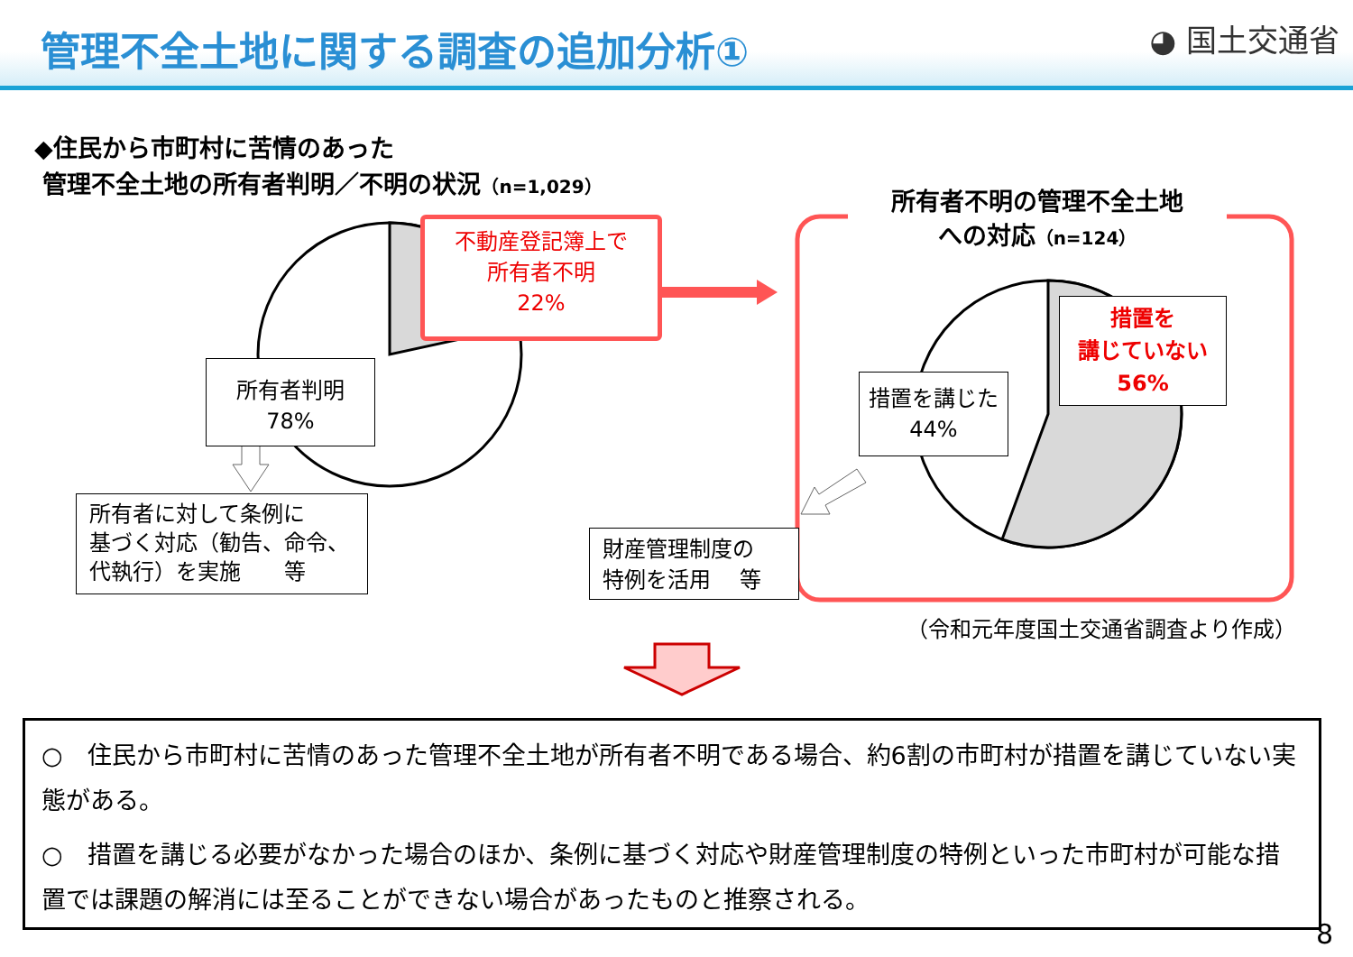管理不全土地に関する調査の追加分析① ◕ 国土交通省
◆住民から市町村に苦情のあった
管理不全土地の所有者判明／不明の状況（n=1,029）
不動産登記簿上で
所有者不明
22%
所有者判明
78%
所有者に対して条例に
基づく対応（勧告、命令、
代執行）を実施　　等
所有者不明の管理不全土地
への対応（n=124）
措置を
講じていない
56%
措置を講じた
44%
財産管理制度の
特例を活用　 等
（令和元年度国土交通省調査より作成）
○　住民から市町村に苦情のあった管理不全土地が所有者不明である場合、約6割の市町村が措置を講じていない実態がある。
○　措置を講じる必要がなかった場合のほか、条例に基づく対応や財産管理制度の特例といった市町村が可能な措置では課題の解消には至ることができない場合があったものと推察される。
8